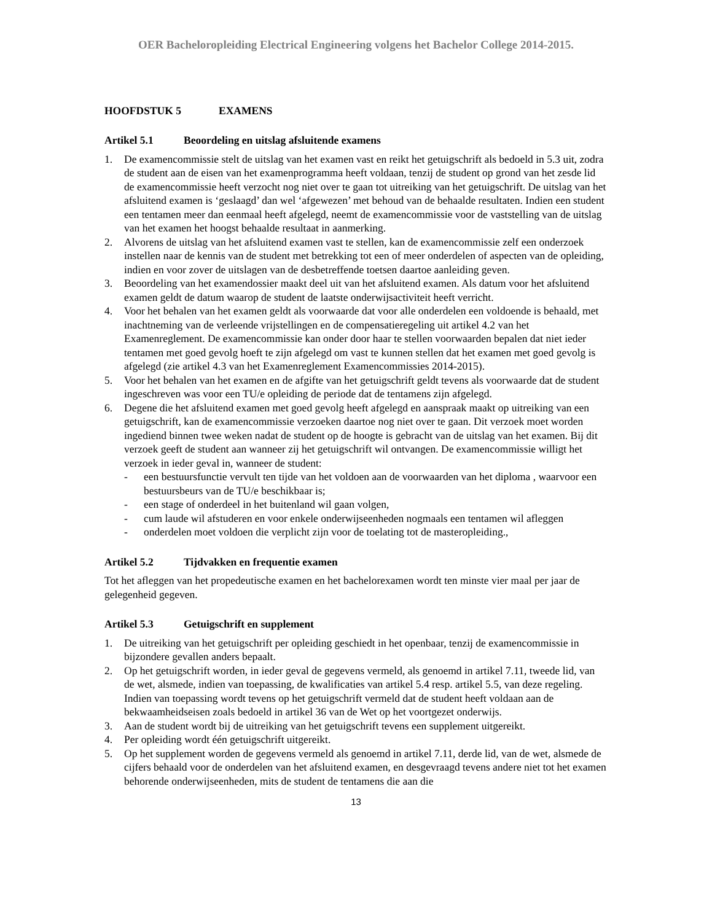OER Bacheloropleiding Electrical Engineering volgens het Bachelor College 2014-2015.
HOOFDSTUK 5 EXAMENS
Artikel 5.1 Beoordeling en uitslag afsluitende examens
1. De examencommissie stelt de uitslag van het examen vast en reikt het getuigschrift als bedoeld in 5.3 uit, zodra de student aan de eisen van het examenprogramma heeft voldaan, tenzij de student op grond van het zesde lid de examencommissie heeft verzocht nog niet over te gaan tot uitreiking van het getuigschrift. De uitslag van het afsluitend examen is ‘geslaagd’ dan wel ‘afgewezen’ met behoud van de behaalde resultaten. Indien een student een tentamen meer dan eenmaal heeft afgelegd, neemt de examencommissie voor de vaststelling van de uitslag van het examen het hoogst behaalde resultaat in aanmerking.
2. Alvorens de uitslag van het afsluitend examen vast te stellen, kan de examencommissie zelf een onderzoek instellen naar de kennis van de student met betrekking tot een of meer onderdelen of aspecten van de opleiding, indien en voor zover de uitslagen van de desbetreffende toetsen daartoe aanleiding geven.
3. Beoordeling van het examendossier maakt deel uit van het afsluitend examen. Als datum voor het afsluitend examen geldt de datum waarop de student de laatste onderwijsactiviteit heeft verricht.
4. Voor het behalen van het examen geldt als voorwaarde dat voor alle onderdelen een voldoende is behaald, met inachtneming van de verleende vrijstellingen en de compensatieregeling uit artikel 4.2 van het Examenreglement. De examencommissie kan onder door haar te stellen voorwaarden bepalen dat niet ieder tentamen met goed gevolg hoeft te zijn afgelegd om vast te kunnen stellen dat het examen met goed gevolg is afgelegd (zie artikel 4.3 van het Examenreglement Examencommissies 2014-2015).
5. Voor het behalen van het examen en de afgifte van het getuigschrift geldt tevens als voorwaarde dat de student ingeschreven was voor een TU/e opleiding de periode dat de tentamens zijn afgelegd.
6. Degene die het afsluitend examen met goed gevolg heeft afgelegd en aanspraak maakt op uitreiking van een getuigschrift, kan de examencommissie verzoeken daartoe nog niet over te gaan. Dit verzoek moet worden ingediend binnen twee weken nadat de student op de hoogte is gebracht van de uitslag van het examen. Bij dit verzoek geeft de student aan wanneer zij het getuigschrift wil ontvangen. De examencommissie willigt het verzoek in ieder geval in, wanneer de student:
- een bestuursfunctie vervult ten tijde van het voldoen aan de voorwaarden van het diploma , waarvoor een bestuursbeurs van de TU/e beschikbaar is;
- een stage of onderdeel in het buitenland wil gaan volgen,
- cum laude wil afstuderen en voor enkele onderwijseenheden nogmaals een tentamen wil afleggen
- onderdelen moet voldoen die verplicht zijn voor de toelating tot de masteropleiding.,
Artikel 5.2 Tijdvakken en frequentie examen
Tot het afleggen van het propedeutische examen en het bachelorexamen wordt ten minste vier maal per jaar de gelegenheid gegeven.
Artikel 5.3 Getuigschrift en supplement
1. De uitreiking van het getuigschrift per opleiding geschiedt in het openbaar, tenzij de examencommissie in bijzondere gevallen anders bepaalt.
2. Op het getuigschrift worden, in ieder geval de gegevens vermeld, als genoemd in artikel 7.11, tweede lid, van de wet, alsmede, indien van toepassing, de kwalificaties van artikel 5.4 resp. artikel 5.5, van deze regeling. Indien van toepassing wordt tevens op het getuigschrift vermeld dat de student heeft voldaan aan de bekwaamheidseisen zoals bedoeld in artikel 36 van de Wet op het voortgezet onderwijs.
3. Aan de student wordt bij de uitreiking van het getuigschrift tevens een supplement uitgereikt.
4. Per opleiding wordt één getuigschrift uitgereikt.
5. Op het supplement worden de gegevens vermeld als genoemd in artikel 7.11, derde lid, van de wet, alsmede de cijfers behaald voor de onderdelen van het afsluitend examen, en desgevraagd tevens andere niet tot het examen behorende onderwijseenheden, mits de student de tentamens die aan die
13